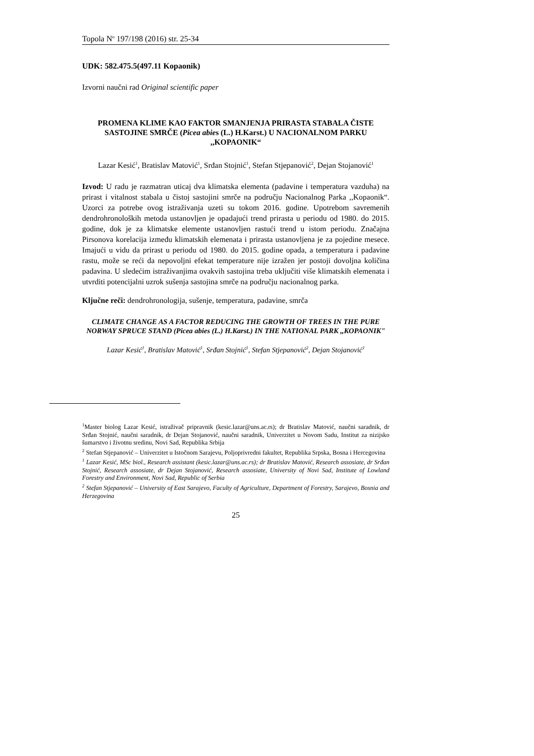Topola N<sup>o</sup> 197/198 (2016) str. 25-34
UDK: 582.475.5(497.11 Kopaonik)
Izvorni naučni rad Original scientific paper
PROMENA KLIME KAO FAKTOR SMANJENJA PRIRASTA STABALA ČISTE SASTOJINE SMRČE (Picea abies (L.) H.Karst.) U NACIONALNOM PARKU ,,KOPAONIK“
Lazar Kesić<sup>1</sup>, Bratislav Matović<sup>1</sup>, Srđan Stojnić<sup>1</sup>, Stefan Stjepanović<sup>2</sup>, Dejan Stojanović<sup>1</sup>
Izvod: U radu je razmatran uticaj dva klimatska elementa (padavine i temperatura vazduha) na prirast i vitalnost stabala u čistoj sastojini smrče na području Nacionalnog Parka ,,Kopaonik“. Uzorci za potrebe ovog istraživanja uzeti su tokom 2016. godine. Upotrebom savremenih dendrohronoloških metoda ustanovljen je opadajući trend prirasta u periodu od 1980. do 2015. godine, dok je za klimatske elemente ustanovljen rastući trend u istom periodu. Značajna Pirsonova korelacija između klimatskih elemenata i prirasta ustanovljena je za pojedine mesece. Imajući u vidu da prirast u periodu od 1980. do 2015. godine opada, a temperatura i padavine rastu, može se reći da nepovoljni efekat temperature nije izražen jer postoji dovoljna količina padavina. U sledećim istraživanjima ovakvih sastojina treba uključiti više klimatskih elemenata i utvrditi potencijalni uzrok sušenja sastojina smrče na području nacionalnog parka.
Ključne reči: dendrohronologija, sušenje, temperatura, padavine, smrča
CLIMATE CHANGE AS A FACTOR REDUCING THE GROWTH OF TREES IN THE PURE NORWAY SPRUCE STAND (Picea abies (L.) H.Karst.) IN THE NATIONAL PARK ,,KOPAONIK"
Lazar Kesić<sup>1</sup>, Bratislav Matović<sup>1</sup>, Srđan Stojnić<sup>1</sup>, Stefan Stjepanović<sup>2</sup>, Dejan Stojanović<sup>1</sup>
<sup>1</sup> Master biolog Lazar Kesić, istraživač pripravnik (kesic.lazar@uns.ac.rs); dr Bratislav Matović, naučni saradnik, dr Srđan Stojnić, naučni saradnik, dr Dejan Stojanović, naučni saradnik, Univerzitet u Novom Sadu, Institut za nizijsko šumarstvo i životnu sredinu, Novi Sad, Republika Srbija
<sup>2</sup> Stefan Stjepanović – Univerzitet u Istočnom Sarajevu, Poljoprivredni fakultet, Republika Srpska, Bosna i Hercegovina
<sup>1</sup> Lazar Kesić, MSc biol., Research assistant (kesic.lazar@uns.ac.rs); dr Bratislav Matović, Research assosiate, dr Srđan Stojnić, Research assosiate, dr Dejan Stojanović, Research assosiate, University of Novi Sad, Institute of Lowland Forestry and Environment, Novi Sad, Republic of Serbia
<sup>2</sup> Stefan Stjepanović – University of East Sarajevo, Faculty of Agriculture, Department of Forestry, Sarajevo, Bosnia and Herzegovina
25